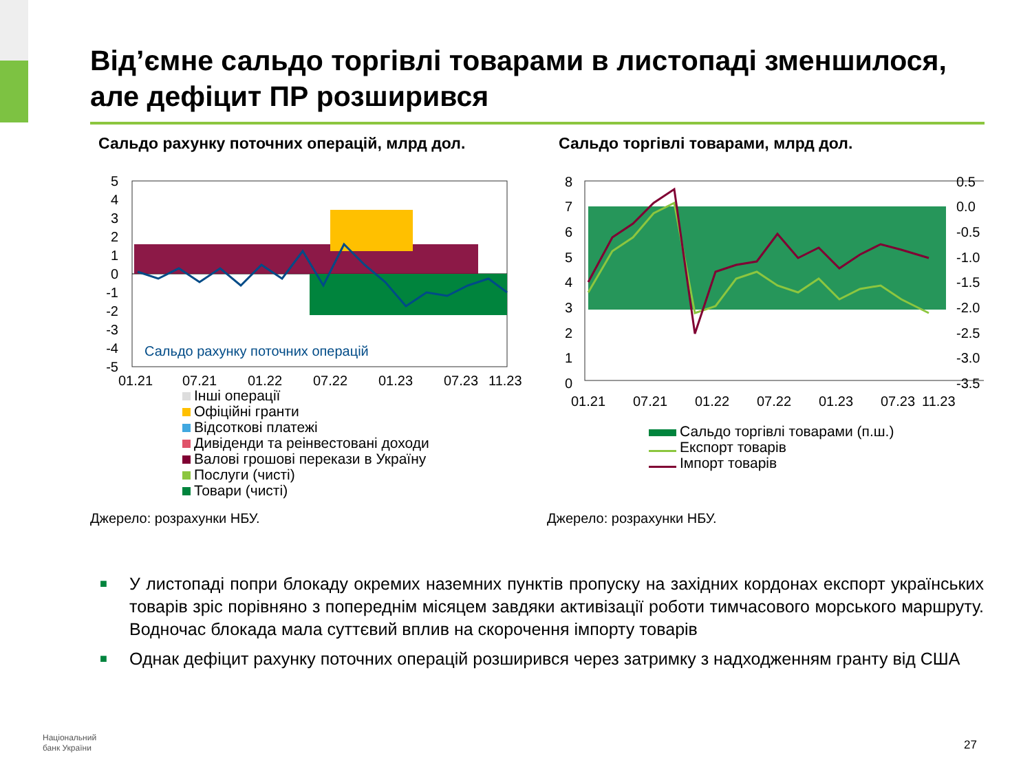Від’ємне сальдо торгівлі товарами в листопаді зменшилося, але дефіцит ПР розширився
Сальдо рахунку поточних операцій, млрд дол.
Сальдо торгівлі товарами, млрд дол.
5
4
3
2
1
0
-1
-2
-3
-4
-5
Сальдо рахунку поточних операцій
01.21
07.21
01.22
07.22
01.23
07.23
11.23
Інші операції
Офіційні гранти
Відсоткові платежі
Дивіденди та реінвестовані доходи
Валові грошові перекази в Україну
Послуги (чисті)
Товари (чисті)
8
7
6
5
4
3
2
1
0
0.5
0.0
-0.5
-1.0
-1.5
-2.0
-2.5
-3.0
-3.5
01.21
07.21
01.22
07.22
01.23
07.23
11.23
Сальдо торгівлі товарами (п.ш.)
Експорт товарів
Імпорт товарів
Джерело: розрахунки НБУ. Джерело: розрахунки НБУ.
■ У листопаді попри блокаду окремих наземних пунктів пропуску на західних кордонах експорт українських товарів зріс порівняно з попереднім місяцем завдяки активізації роботи тимчасового морського маршруту. Водночас блокада мала суттєвий вплив на скорочення імпорту товарів
■ Однак дефіцит рахунку поточних операцій розширився через затримку з надходженням гранту від США
Національний
банк України
27